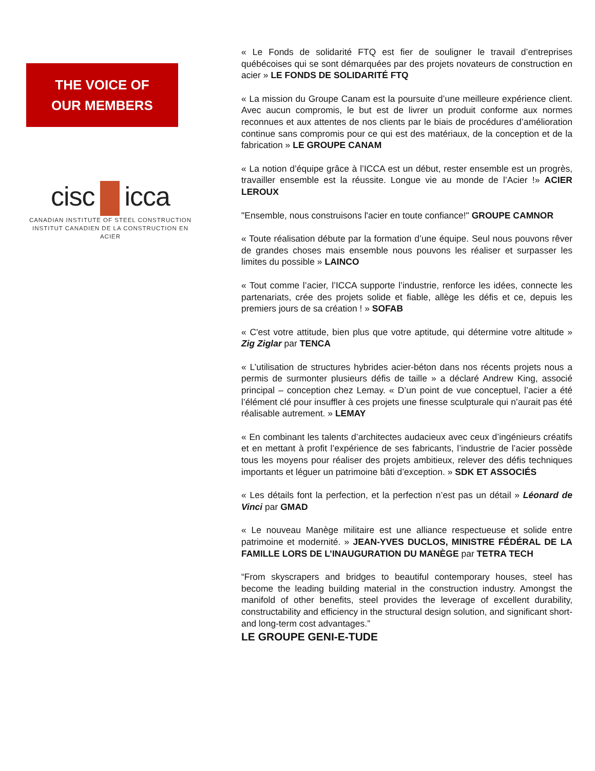THE VOICE OF
OUR MEMBERS
cisc icca
CANADIAN INSTITUTE OF STEEL CONSTRUCTION
INSTITUT CANADIEN DE LA CONSTRUCTION EN ACIER
« Le Fonds de solidarité FTQ est fier de souligner le travail d’entreprises québécoises qui se sont démarquées par des projets novateurs de construction en acier » LE FONDS DE SOLIDARITÉ FTQ
« La mission du Groupe Canam est la poursuite d’une meilleure expérience client. Avec aucun compromis, le but est de livrer un produit conforme aux normes reconnues et aux attentes de nos clients par le biais de procédures d’amélioration continue sans compromis pour ce qui est des matériaux, de la conception et de la fabrication » LE GROUPE CANAM
« La notion d’équipe grâce à l’ICCA est un début, rester ensemble est un progrès, travailler ensemble est la réussite. Longue vie au monde de l’Acier !» ACIER LEROUX
"Ensemble, nous construisons l'acier en toute confiance!" GROUPE CAMNOR
« Toute réalisation débute par la formation d’une équipe. Seul nous pouvons rêver de grandes choses mais ensemble nous pouvons les réaliser et surpasser les limites du possible » LAINCO
« Tout comme l’acier, l’ICCA supporte l’industrie, renforce les idées, connecte les partenariats, crée des projets solide et fiable, allège les défis et ce, depuis les premiers jours de sa création ! » SOFAB
« C'est votre attitude, bien plus que votre aptitude, qui détermine votre altitude » Zig Ziglar par TENCA
« L’utilisation de structures hybrides acier-béton dans nos récents projets nous a permis de surmonter plusieurs défis de taille » a déclaré Andrew King, associé principal – conception chez Lemay. « D’un point de vue conceptuel, l’acier a été l’élément clé pour insuffler à ces projets une finesse sculpturale qui n’aurait pas été réalisable autrement. » LEMAY
« En combinant les talents d’architectes audacieux avec ceux d’ingénieurs créatifs et en mettant à profit l’expérience de ses fabricants, l’industrie de l’acier possède tous les moyens pour réaliser des projets ambitieux, relever des défis techniques importants et léguer un patrimoine bâti d’exception. » SDK ET ASSOCIÉS
« Les détails font la perfection, et la perfection n’est pas un détail » Léonard de Vinci par GMAD
« Le nouveau Manège militaire est une alliance respectueuse et solide entre patrimoine et modernité. » JEAN-YVES DUCLOS, MINISTRE FÉDÉRAL DE LA FAMILLE LORS DE L’INAUGURATION DU MANÈGE par TETRA TECH
“From skyscrapers and bridges to beautiful contemporary houses, steel has become the leading building material in the construction industry. Amongst the manifold of other benefits, steel provides the leverage of excellent durability, constructability and efficiency in the structural design solution, and significant short- and long-term cost advantages.”
LE GROUPE GENI-E-TUDE